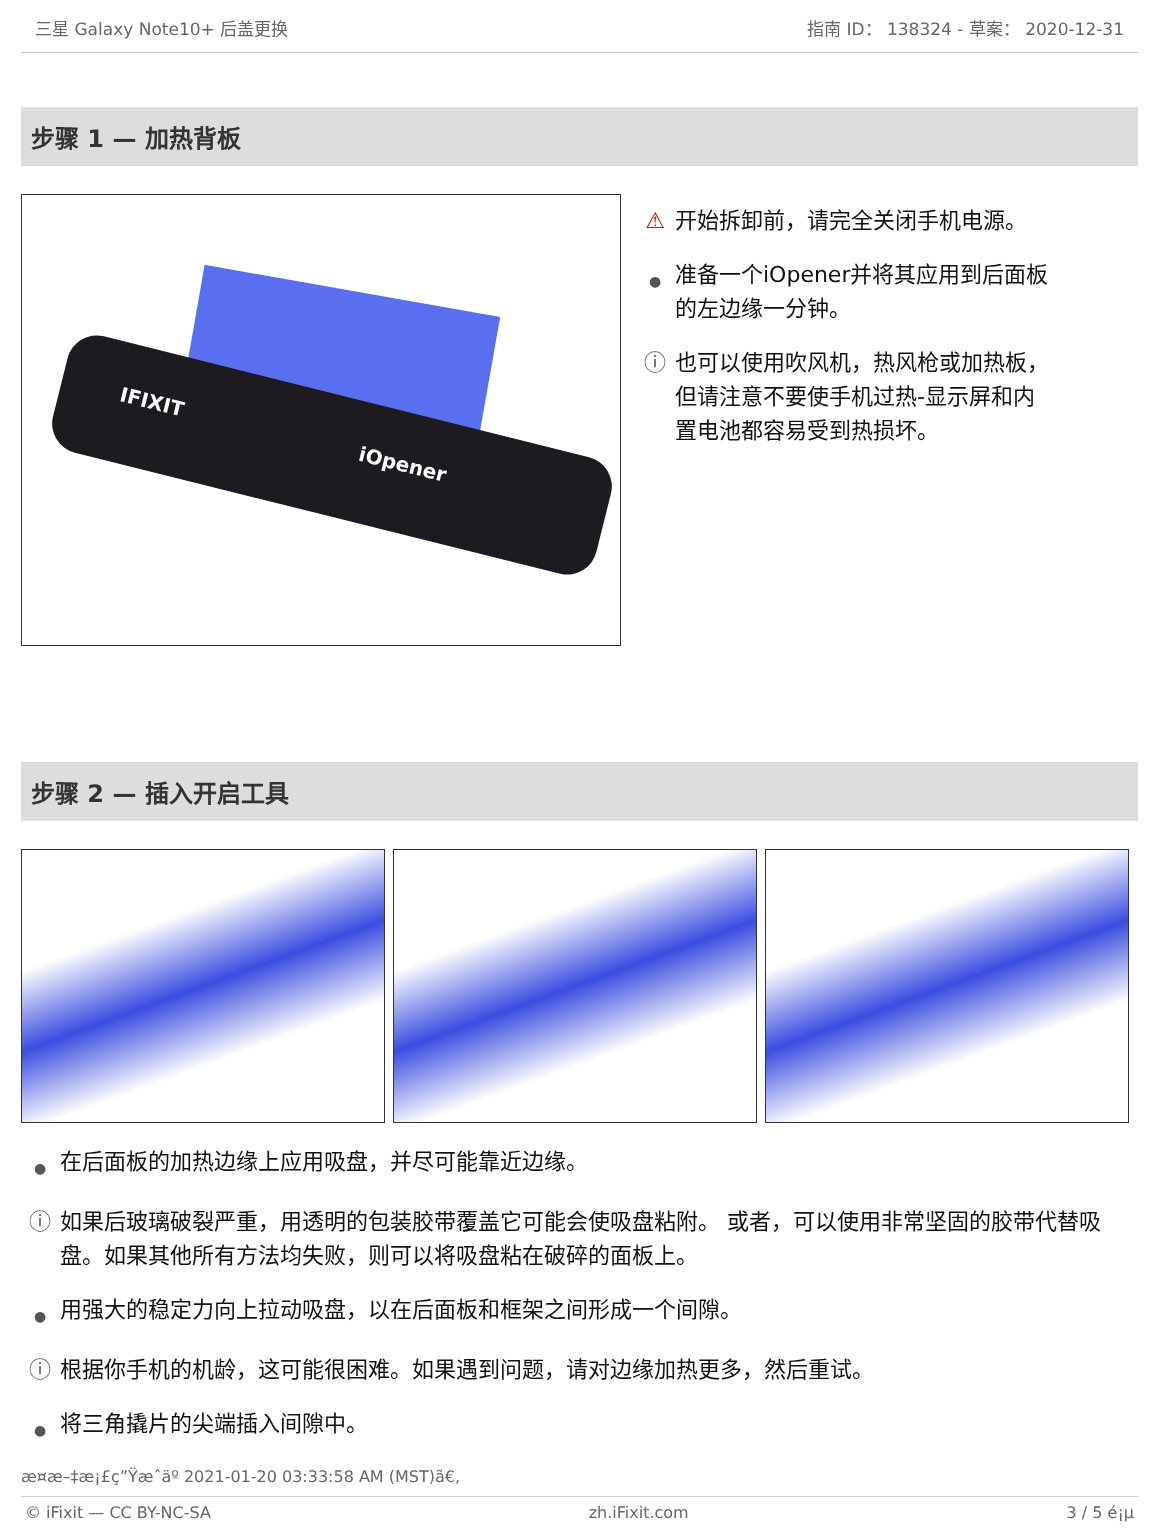三星 Galaxy Note10+ 后盖更换 指南 ID： 138324 - 草案： 2020-12-31
步骤 1 — 加热背板
IFIXIT iOpener
⚠ 开始拆卸前，请完全关闭手机电源。
● 准备一个iOpener并将其应用到后面板的左边缘一分钟。
ⓘ 也可以使用吹风机，热风枪或加热板，但请注意不要使手机过热-显示屏和内置电池都容易受到热损坏。
步骤 2 — 插入开启工具
● 在后面板的加热边缘上应用吸盘，并尽可能靠近边缘。
ⓘ 如果后玻璃破裂严重，用透明的包装胶带覆盖它可能会使吸盘粘附。 或者，可以使用非常坚固的胶带代替吸盘。如果其他所有方法均失败，则可以将吸盘粘在破碎的面板上。
● 用强大的稳定力向上拉动吸盘，以在后面板和框架之间形成一个间隙。
ⓘ 根据你手机的机龄，这可能很困难。如果遇到问题，请对边缘加热更多，然后重试。
● 将三角撬片的尖端插入间隙中。
æ¤æ–‡æ¡£ç”Ÿæˆäº 2021-01-20 03:33:58 AM (MST)ã€,
© iFixit — CC BY-NC-SA zh.iFixit.com 3 / 5 é¡µ